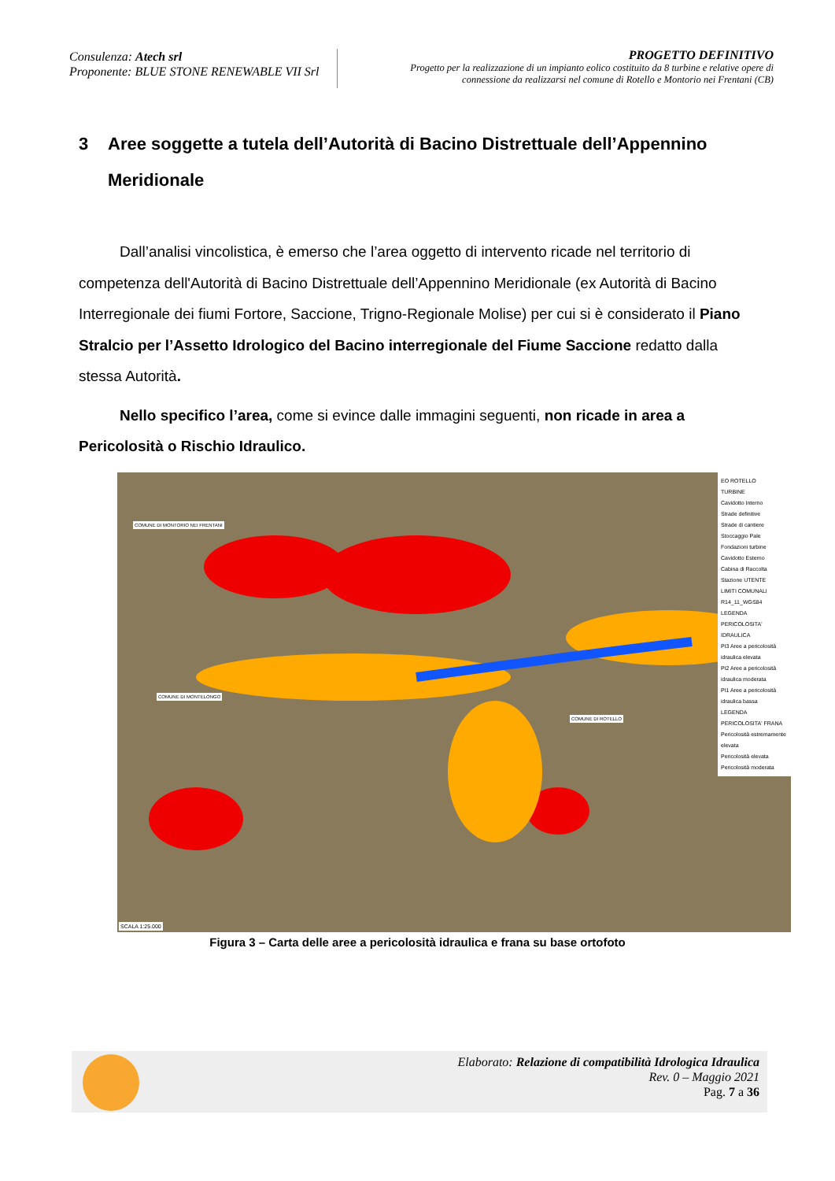Consulenza: Atech srl
Proponente: BLUE STONE RENEWABLE VII Srl
PROGETTO DEFINITIVO
Progetto per la realizzazione di un impianto eolico costituito da 8 turbine e relative opere di
connessione da realizzarsi nel comune di Rotello e Montorio nei Frentani (CB)
3 Aree soggette a tutela dell’Autorità di Bacino Distrettuale dell’Appennino Meridionale
Dall’analisi vincolistica, è emerso che l’area oggetto di intervento ricade nel territorio di competenza dell'Autorità di Bacino Distrettuale dell’Appennino Meridionale (ex Autorità di Bacino Interregionale dei fiumi Fortore, Saccione, Trigno-Regionale Molise) per cui si è considerato il Piano Stralcio per l’Assetto Idrologico del Bacino interregionale del Fiume Saccione redatto dalla stessa Autorità.
Nello specifico l’area, come si evince dalle immagini seguenti, non ricade in area a Pericolosità o Rischio Idraulico.
EO ROTELLO
TURBINE
Cavidotto Interno
Strade definitive
Strade di cantiere
Stoccaggio Pale
Fondazioni turbine
Cavidotto Esterno
Cabina di Raccolta
Stazione UTENTE
LIMITI COMUNALI
R14_11_WGS84
LEGENDA PERICOLOSITA' IDRAULICA
PI3 Aree a pericolosità idraulica elevata
PI2 Aree a pericolosità idraulica moderata
PI1 Aree a pericolosità idraulica bassa
LEGENDA PERICOLOSITA' FRANA
Pericolosità estremamente elevata
Pericolosità elevata
Pericolosità moderata
COMUNE DI MONTORIO NEI FRENTANI
COMUNE DI MONTELONGO
COMUNE DI ROTELLO
SCALA 1:25.000
Figura 3 – Carta delle aree a pericolosità idraulica e frana su base ortofoto
Elaborato: Relazione di compatibilità Idrologica Idraulica
Rev. 0 – Maggio 2021
Pag. 7 a 36